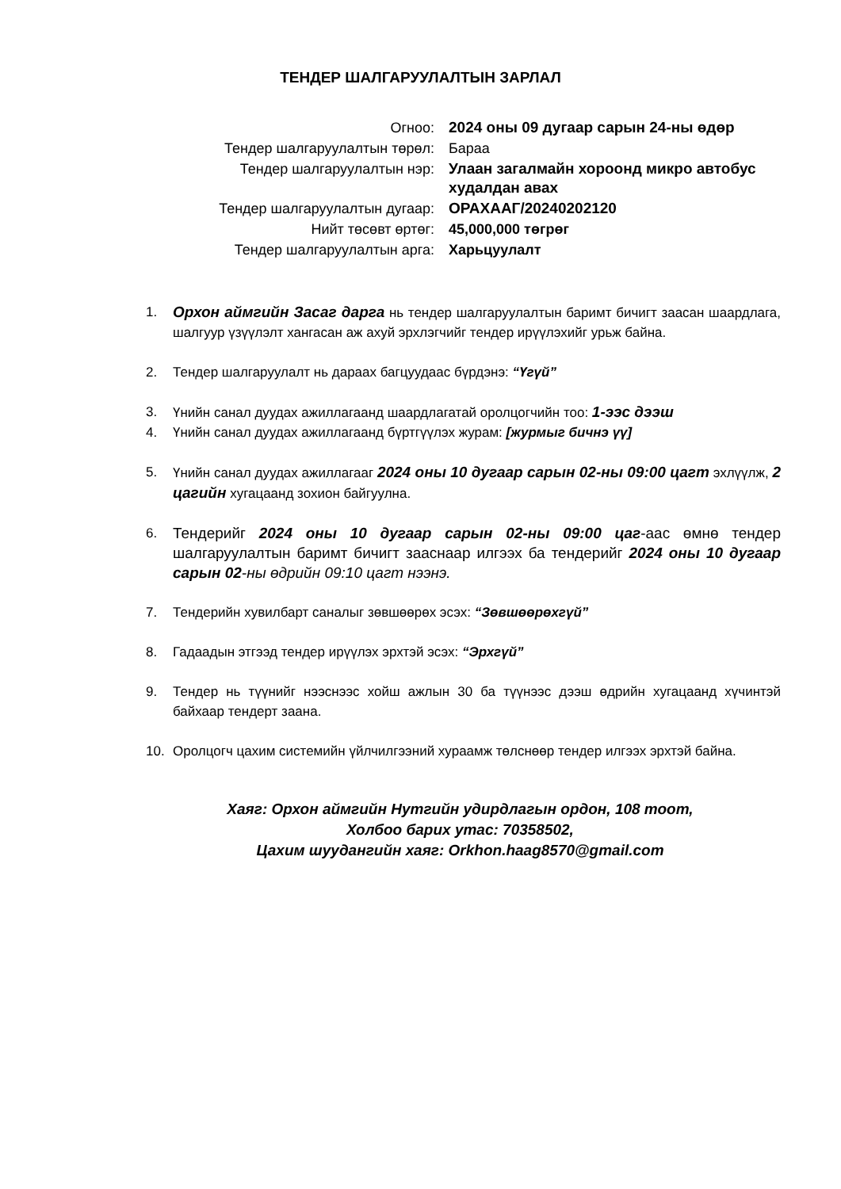ТЕНДЕР ШАЛГАРУУЛАЛТЫН ЗАРЛАЛ
| Огноо: | 2024 оны 09 дугаар сарын 24-ны өдөр |
| Тендер шалгаруулалтын төрөл: | Бараа |
| Тендер шалгаруулалтын нэр: | Улаан загалмайн хороонд микро автобус худалдан авах |
| Тендер шалгаруулалтын дугаар: | ОРАХААГ/20240202120 |
| Нийт төсөвт өртөг: | 45,000,000 төгрөг |
| Тендер шалгаруулалтын арга: | Харьцуулалт |
1. Орхон аймгийн Засаг дарга нь тендер шалгаруулалтын баримт бичигт заасан шаардлага, шалгуур үзүүлэлт хангасан аж ахуй эрхлэгчийг тендер ирүүлэхийг урьж байна.
2. Тендер шалгаруулалт нь дараах багцуудаас бүрдэнэ: “Үгүй”
3. Үнийн санал дуудах ажиллагаанд шаардлагатай оролцогчийн тоо: 1-ээс дээш
4. Үнийн санал дуудах ажиллагаанд бүртгүүлэх журам: [журмыг бичнэ үү]
5. Үнийн санал дуудах ажиллагааг 2024 оны 10 дугаар сарын 02-ны 09:00 цагт эхлүүлж, 2 цагийн хугацаанд зохион байгуулна.
6. Тендерийг 2024 оны 10 дугаар сарын 02-ны 09:00 цаг-аас өмнө тендер шалгаруулалтын баримт бичигт зааснаар илгээх ба тендерийг 2024 оны 10 дугаар сарын 02-ны өдрийн 09:10 цагт нээнэ.
7. Тендерийн хувилбарт саналыг зөвшөөрөх эсэх: “Зөвшөөрөхгүй”
8. Гадаадын этгээд тендер ирүүлэх эрхтэй эсэх: “Эрхгүй”
9. Тендер нь түүнийг нээснээс хойш ажлын 30 ба түүнээс дээш өдрийн хугацаанд хүчинтэй байхаар тендерт заана.
10. Оролцогч цахим системийн үйлчилгээний хураамж төлснөөр тендер илгээх эрхтэй байна.
Хаяг: Орхон аймгийн Нутгийн удирдлагын ордон, 108 тоот,
Холбоо барих утас: 70358502,
Цахим шуудангийн хаяг: Orkhon.haag8570@gmail.com